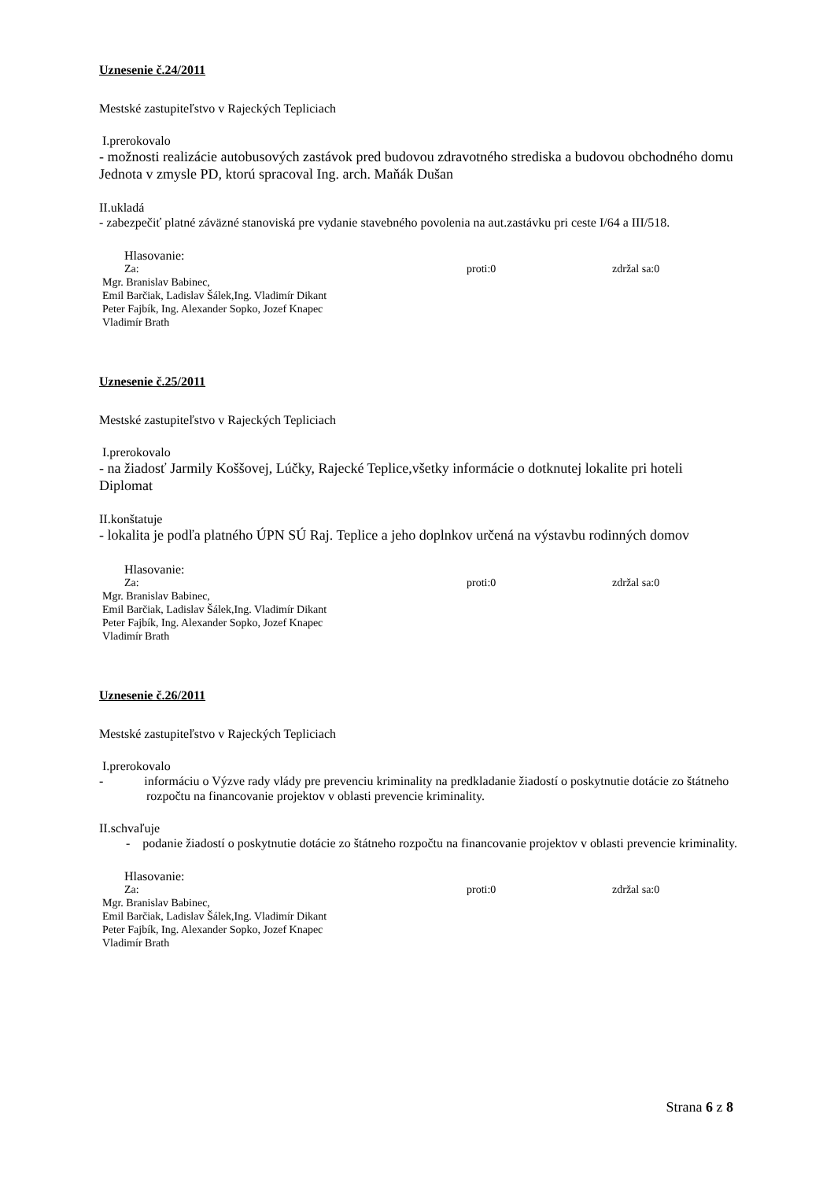Uznesenie č.24/2011
Mestské zastupiteľstvo v Rajeckých Tepliciach
I.prerokovalo
- možnosti realizácie autobusových zastávok pred budovou zdravotného strediska a budovou obchodného domu Jednota v zmysle PD, ktorú spracoval Ing. arch. Maňák Dušan
II.ukladá
- zabezpečiť platné záväzné stanoviská pre vydanie stavebného povolenia na aut.zastávku pri ceste I/64 a III/518.
Hlasovanie:
Za: proti:0 zdržal sa:0
Mgr. Branislav Babinec,
Emil Barčiak, Ladislav Šálek,Ing. Vladimír Dikant
Peter Fajbík, Ing. Alexander Sopko, Jozef Knapec
Vladimír Brath
Uznesenie č.25/2011
Mestské zastupiteľstvo v Rajeckých Tepliciach
I.prerokovalo
- na žiadosť Jarmily Koššovej, Lúčky, Rajecké Teplice,všetky informácie o dotknutej lokalite pri hoteli Diplomat
II.konštatuje
- lokalita je podľa platného ÚPN SÚ Raj. Teplice a jeho doplnkov určená na výstavbu rodinných domov
Hlasovanie:
Za: proti:0 zdržal sa:0
Mgr. Branislav Babinec,
Emil Barčiak, Ladislav Šálek,Ing. Vladimír Dikant
Peter Fajbík, Ing. Alexander Sopko, Jozef Knapec
Vladimír Brath
Uznesenie č.26/2011
Mestské zastupiteľstvo v Rajeckých Tepliciach
I.prerokovalo
- informáciu o Výzve rady vlády pre prevenciu kriminality na predkladanie žiadostí o poskytnutie dotácie zo štátneho rozpočtu na financovanie projektov v oblasti prevencie kriminality.
II.schvaľuje
- podanie žiadostí o poskytnutie dotácie zo štátneho rozpočtu na financovanie projektov v oblasti prevencie kriminality.
Hlasovanie:
Za: proti:0 zdržal sa:0
Mgr. Branislav Babinec,
Emil Barčiak, Ladislav Šálek,Ing. Vladimír Dikant
Peter Fajbík, Ing. Alexander Sopko, Jozef Knapec
Vladimír Brath
Strana 6 z 8